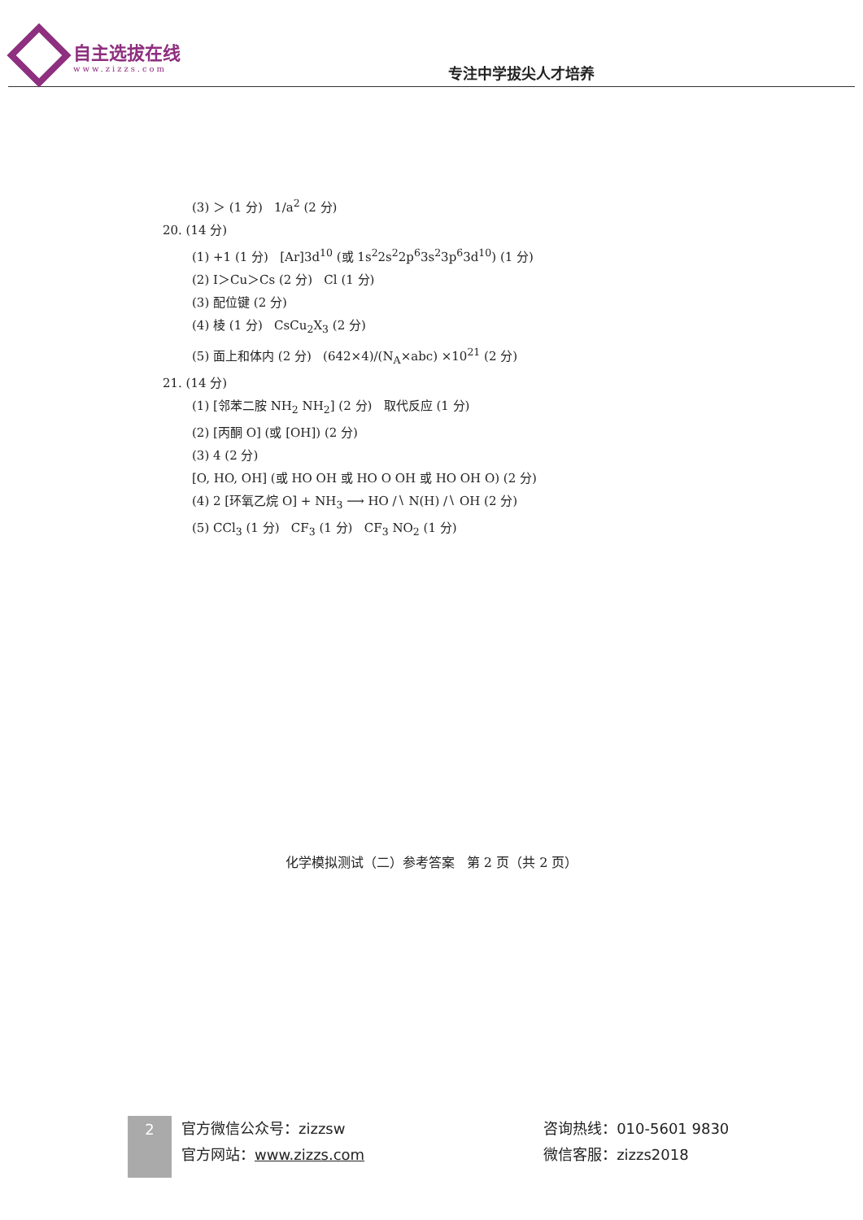自主选拔在线
www.zizzs.com
专注中学拔尖人才培养
(3) ＞ (1 分) 1/a<sup>2</sup> (2 分)
20. (14 分)
(1) +1 (1 分) [Ar]3d<sup>10</sup> (或 1s<sup>2</sup>2s<sup>2</sup>2p<sup>6</sup>3s<sup>2</sup>3p<sup>6</sup>3d<sup>10</sup>) (1 分)
(2) I＞Cu＞Cs (2 分) Cl (1 分)
(3) 配位键 (2 分)
(4) 棱 (1 分) CsCu<sub>2</sub>X<sub>3</sub> (2 分)
(5) 面上和体内 (2 分) (642×4)/(N<sub>A</sub>×abc) ×10<sup>21</sup> (2 分)
21. (14 分)
(1) [邻苯二胺 NH<sub>2</sub> NH<sub>2</sub>] (2 分) 取代反应 (1 分)
(2) [丙酮 O] (或 [OH]) (2 分)
(3) 4 (2 分)
[O, HO, OH] (或 HO OH 或 HO O OH 或 HO OH O) (2 分)
(4) 2 [环氧乙烷 O] + NH<sub>3</sub> ⟶ HO ∕∖ N(H) ∕∖ OH (2 分)
(5) CCl<sub>3</sub> (1 分) CF<sub>3</sub> (1 分) CF<sub>3</sub> NO<sub>2</sub> (1 分)
化学模拟测试（二）参考答案 第 2 页（共 2 页）
2
官方微信公众号：zizzsw
官方网站：www.zizzs.com
咨询热线：010-5601 9830
微信客服：zizzs2018